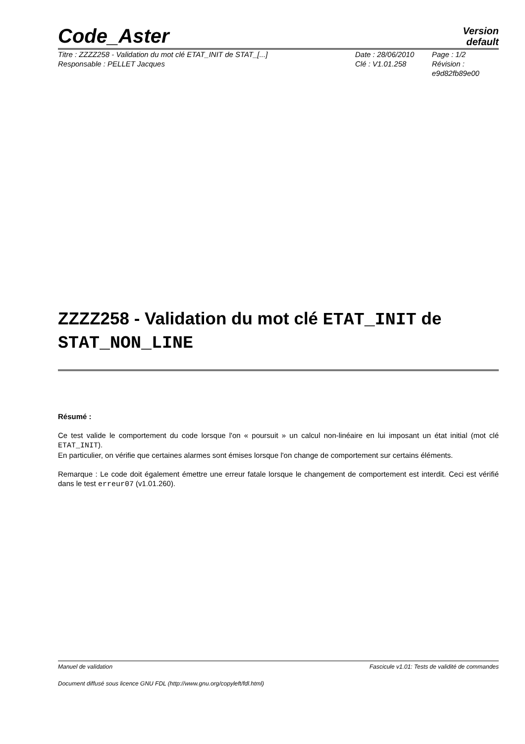Code_Aster Version
default
Titre : ZZZZ258 - Validation du mot clé ETAT_INIT de STAT_[...]
Responsable : PELLET Jacques
Date : 28/06/2010
Clé : V1.01.258
Page : 1/2
Révision :
e9d82fb89e00
ZZZZ258 - Validation du mot clé ETAT_INIT de STAT_NON_LINE
Résumé :
Ce test valide le comportement du code lorsque l'on « poursuit » un calcul non-linéaire en lui imposant un état initial (mot clé ETAT_INIT).
En particulier, on vérifie que certaines alarmes sont émises lorsque l'on change de comportement sur certains éléments.
Remarque : Le code doit également émettre une erreur fatale lorsque le changement de comportement est interdit. Ceci est vérifié dans le test erreur07 (v1.01.260).
Manuel de validation Fascicule v1.01: Tests de validité de commandes
Document diffusé sous licence GNU FDL (http://www.gnu.org/copyleft/fdl.html)